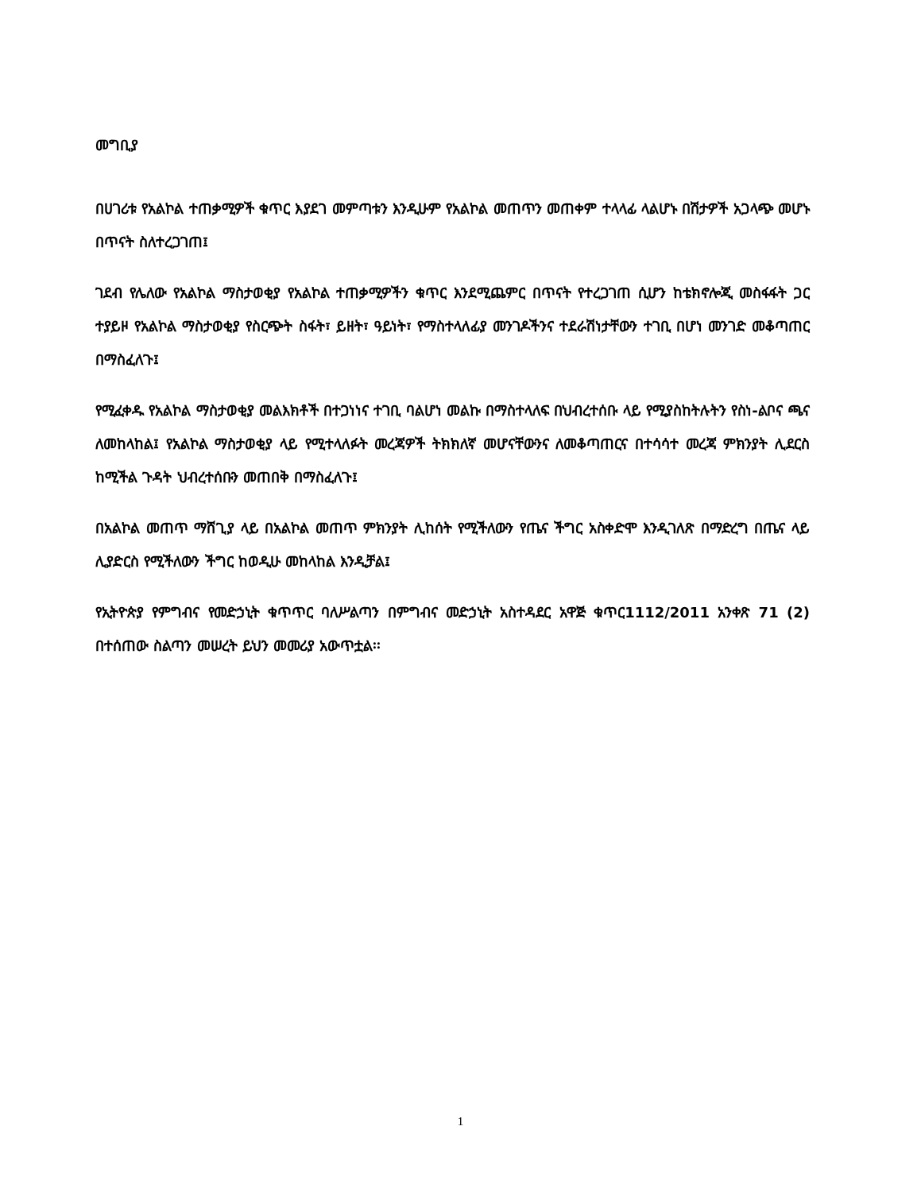መግቢያ
በሀገሪቱ የአልኮል ተጠቃሚዎች ቁጥር እያደገ መምጣቱን እንዲሁም የአልኮል መጠጥን መጠቀም ተላላፊ ላልሆኑ በሽታዎች አጋላጭ መሆኑ በጥናት ስለተረጋገጠ፤
ገደብ የሌለው የአልኮል ማስታወቂያ የአልኮል ተጠቃሚዎችን ቁጥር እንደሚጨምር በጥናት የተረጋገጠ ሲሆን ከቴክኖሎጂ መስፋፋት ጋር ተያይዞ የአልኮል ማስታወቂያ የስርጭት ስፋት፣ ይዘት፣ ዓይነት፣ የማስተላለፊያ መንገዶችንና ተደራሽነታቸውን ተገቢ በሆነ መንገድ መቆጣጠር በማስፈለጉ፤
የሚፈቀዱ የአልኮል ማስታወቂያ መልእክቶች በተጋነነና ተገቢ ባልሆነ መልኩ በማስተላለፍ በህብረተሰቡ ላይ የሚያስከትሉትን የስነ-ልቦና ጫና ለመከላከል፤ የአልኮል ማስታወቂያ ላይ የሚተላለፉት መረጃዎች ትክክለኛ መሆናቸውንና ለመቆጣጠርና በተሳሳተ መረጃ ምክንያት ሊደርስ ከሚችል ጉዳት ህብረተሰቡን መጠበቅ በማስፈለጉ፤
በአልኮል መጠጥ ማሸጊያ ላይ በአልኮል መጠጥ ምክንያት ሊከሰት የሚችለውን የጤና ችግር አስቀድሞ እንዲገለጽ በማድረግ በጤና ላይ ሊያድርስ የሚችለውን ችግር ከወዲሁ መከላከል እንዲቻል፤
የኢትዮጵያ የምግብና የመድኃኒት ቁጥጥር ባለሥልጣን በምግብና መድኃኒት አስተዳደር አዋጅ ቁጥር1112/2011 አንቀጽ 71 (2) በተሰጠው ስልጣን መሠረት ይህን መመሪያ አውጥቷል፡፡
1